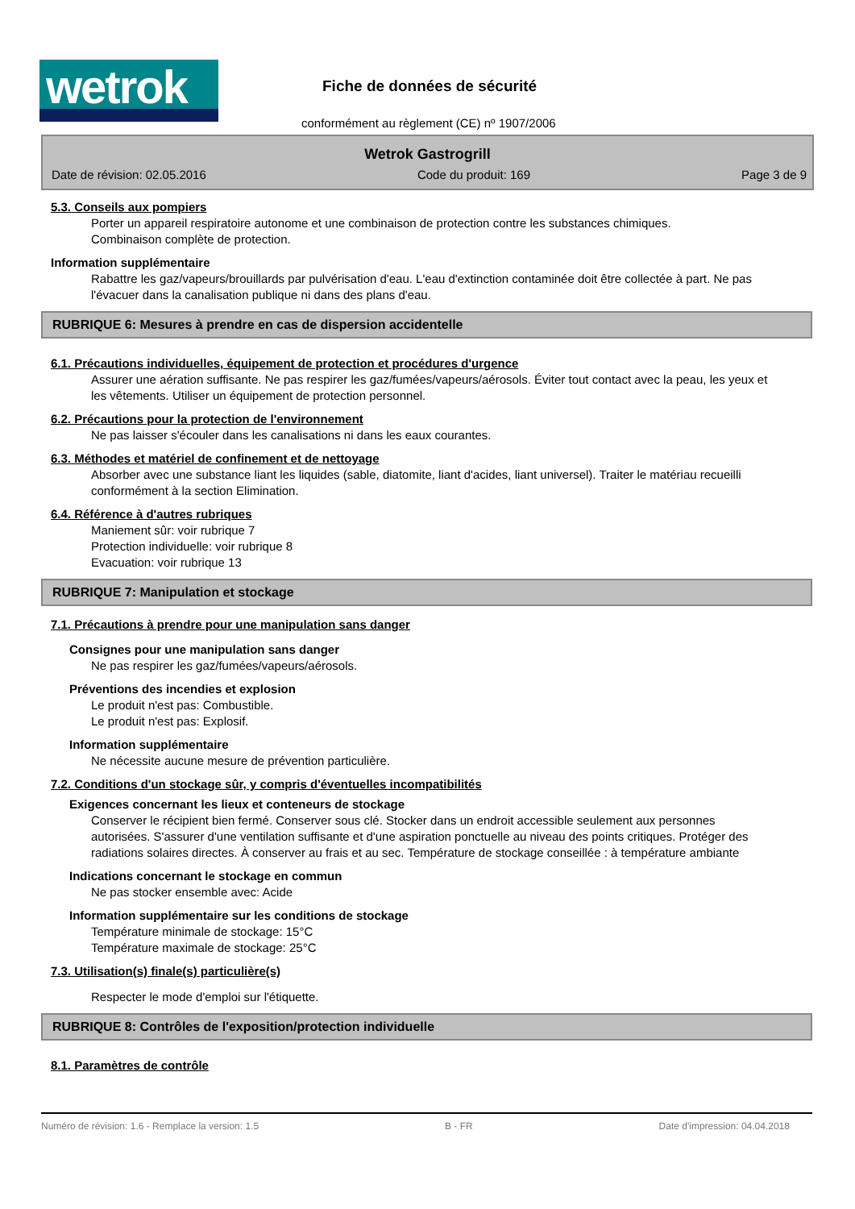wetrok
Fiche de données de sécurité
conformément au règlement (CE) nº 1907/2006
Wetrok Gastrogrill
Date de révision: 02.05.2016 Code du produit: 169 Page 3 de 9
5.3. Conseils aux pompiers
Porter un appareil respiratoire autonome et une combinaison de protection contre les substances chimiques.
Combinaison complète de protection.
Information supplémentaire
Rabattre les gaz/vapeurs/brouillards par pulvérisation d'eau. L'eau d'extinction contaminée doit être collectée à part. Ne pas l'évacuer dans la canalisation publique ni dans des plans d'eau.
RUBRIQUE 6: Mesures à prendre en cas de dispersion accidentelle
6.1. Précautions individuelles, équipement de protection et procédures d'urgence
Assurer une aération suffisante. Ne pas respirer les gaz/fumées/vapeurs/aérosols. Éviter tout contact avec la peau, les yeux et les vêtements. Utiliser un équipement de protection personnel.
6.2. Précautions pour la protection de l'environnement
Ne pas laisser s'écouler dans les canalisations ni dans les eaux courantes.
6.3. Méthodes et matériel de confinement et de nettoyage
Absorber avec une substance liant les liquides (sable, diatomite, liant d'acides, liant universel). Traiter le matériau recueilli conformément à la section Elimination.
6.4. Référence à d'autres rubriques
Maniement sûr: voir rubrique 7
Protection individuelle: voir rubrique 8
Evacuation: voir rubrique 13
RUBRIQUE 7: Manipulation et stockage
7.1. Précautions à prendre pour une manipulation sans danger
Consignes pour une manipulation sans danger
Ne pas respirer les gaz/fumées/vapeurs/aérosols.
Préventions des incendies et explosion
Le produit n'est pas: Combustible.
Le produit n'est pas: Explosif.
Information supplémentaire
Ne nécessite aucune mesure de prévention particulière.
7.2. Conditions d'un stockage sûr, y compris d'éventuelles incompatibilités
Exigences concernant les lieux et conteneurs de stockage
Conserver le récipient bien fermé. Conserver sous clé. Stocker dans un endroit accessible seulement aux personnes autorisées. S'assurer d'une ventilation suffisante et d'une aspiration ponctuelle au niveau des points critiques. Protéger des radiations solaires directes. À conserver au frais et au sec. Température de stockage conseillée : à température ambiante
Indications concernant le stockage en commun
Ne pas stocker ensemble avec: Acide
Information supplémentaire sur les conditions de stockage
Température minimale de stockage: 15°C
Température maximale de stockage: 25°C
7.3. Utilisation(s) finale(s) particulière(s)
Respecter le mode d'emploi sur l'étiquette.
RUBRIQUE 8: Contrôles de l'exposition/protection individuelle
8.1. Paramètres de contrôle
Numéro de révision: 1.6 - Remplace la version: 1.5 B - FR Date d'impression: 04.04.2018